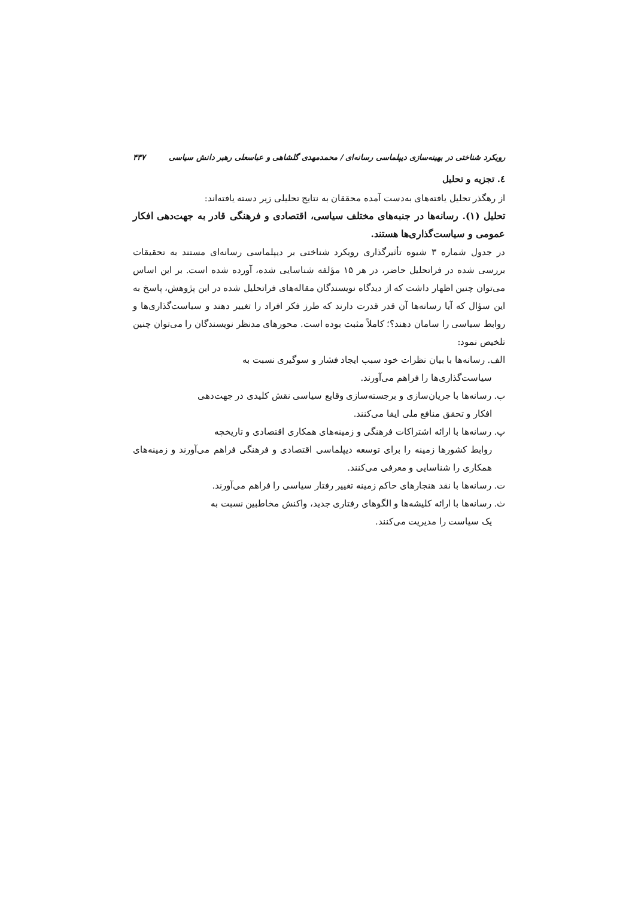رویکرد شناختی در بهینه‌سازی دیپلماسی رسانه‌ای / محمدمهدی گلشاهی و عباسعلی رهبر دانش سیاسی ۴۳۷
٤. تجزیه و تحلیل
از رهگذر تحلیل یافته‌های به‌دست آمده محققان به نتایج تحلیلی زیر دسته یافته‌اند:
تحلیل (۱). رسانه‌ها در جنبه‌های مختلف سیاسی، اقتصادی و فرهنگی قادر به جهت‌دهی افکار عمومی و سیاست‌گذاری‌ها هستند.
در جدول شماره ۳ شیوه تأثیرگذاری رویکرد شناختی بر دیپلماسی رسانه‌ای مستند به تحقیقات بررسی شده در فراتحلیل حاضر، در هر ۱۵ مؤلفه شناسایی شده، آورده شده است. بر این اساس می‌توان چنین اظهار داشت که از دیدگاه نویسندگان مقاله‌های فراتحلیل شده در این پژوهش، پاسخ به این سؤال که آیا رسانه‌ها آن قدر قدرت دارند که طرز فکر افراد را تغییر دهند و سیاست‌گذاری‌ها و روابط سیاسی را سامان دهند؟؛ کاملاً مثبت بوده است. محورهای مدنظر نویسندگان را می‌توان چنین تلخیص نمود:
الف. رسانه‌ها با بیان نظرات خود سبب ایجاد فشار و سوگیری نسبت به
سیاست‌گذاری‌ها را فراهم می‌آورند.
ب. رسانه‌ها با جریان‌سازی و برجسته‌سازی وقایع سیاسی نقش کلیدی در جهت‌دهی
افکار و تحقق منافع ملی ایفا می‌کنند.
پ. رسانه‌ها با ارائه اشتراکات فرهنگی و زمینه‌های همکاری اقتصادی و تاریخچه
روابط کشورها زمینه را برای توسعه دیپلماسی اقتصادی و فرهنگی فراهم می‌آورند و زمینه‌های همکاری را شناسایی و معرفی می‌کنند.
ت. رسانه‌ها با نقد هنجارهای حاکم زمینه تغییر رفتار سیاسی را فراهم می‌آورند.
ث. رسانه‌ها با ارائه کلیشه‌ها و الگوهای رفتاری جدید، واکنش مخاطبین نسبت به
یک سیاست را مدیریت می‌کنند.